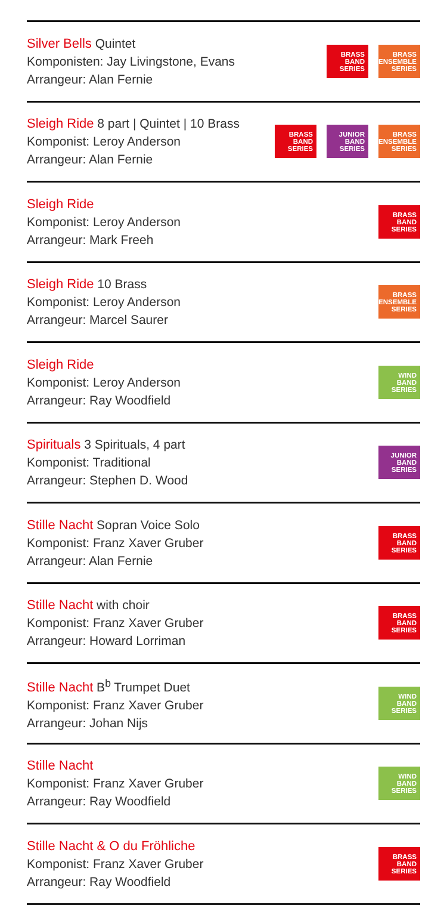Silver Bells Quintet
Komponisten: Jay Livingstone, Evans
Arrangeur: Alan Fernie
BRASS
BAND
SERIES
BRASS
ENSEMBLE
SERIES
Sleigh Ride 8 part | Quintet | 10 Brass
Komponist: Leroy Anderson
Arrangeur: Alan Fernie
BRASS
BAND
SERIES
JUNIOR
BAND
SERIES
BRASS
ENSEMBLE
SERIES
Sleigh Ride
Komponist: Leroy Anderson
Arrangeur: Mark Freeh
BRASS
BAND
SERIES
Sleigh Ride 10 Brass
Komponist: Leroy Anderson
Arrangeur: Marcel Saurer
BRASS
ENSEMBLE
SERIES
Sleigh Ride
Komponist: Leroy Anderson
Arrangeur: Ray Woodfield
WIND
BAND
SERIES
Spirituals 3 Spirituals, 4 part
Komponist: Traditional
Arrangeur: Stephen D. Wood
JUNIOR
BAND
SERIES
Stille Nacht Sopran Voice Solo
Komponist: Franz Xaver Gruber
Arrangeur: Alan Fernie
BRASS
BAND
SERIES
Stille Nacht with choir
Komponist: Franz Xaver Gruber
Arrangeur: Howard Lorriman
BRASS
BAND
SERIES
Stille Nacht B<sup>b</sup> Trumpet Duet
Komponist: Franz Xaver Gruber
Arrangeur: Johan Nijs
WIND
BAND
SERIES
Stille Nacht
Komponist: Franz Xaver Gruber
Arrangeur: Ray Woodfield
WIND
BAND
SERIES
Stille Nacht & O du Fröhliche
Komponist: Franz Xaver Gruber
Arrangeur: Ray Woodfield
BRASS
BAND
SERIES